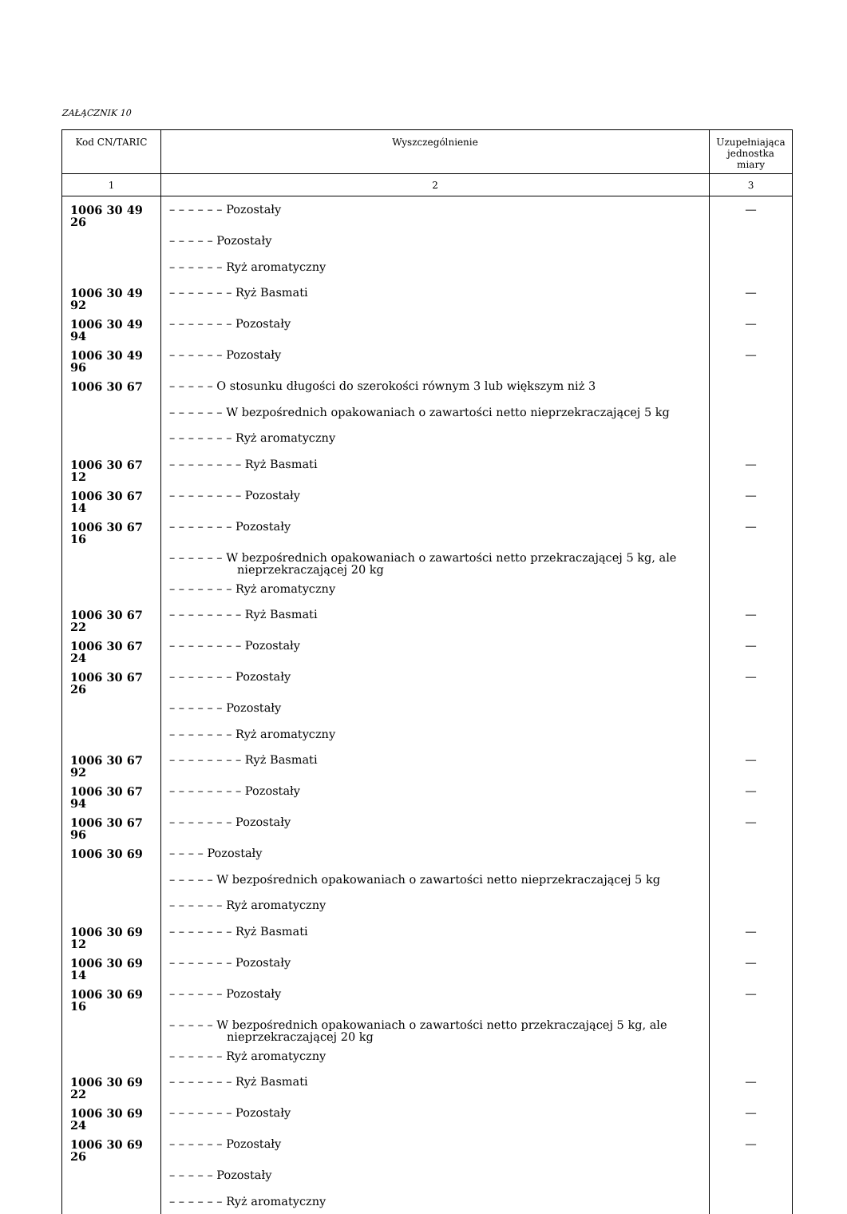ZAŁĄCZNIK 10
| Kod CN/TARIC | Wyszczególnienie | Uzupełniająca jednostka miary |
| --- | --- | --- |
| 1 | 2 | 3 |
| 1006 30 49 26 | – – – – – – Pozostały | — |
| | – – – – – Pozostały | |
| | – – – – – – Ryż aromatyczny | |
| 1006 30 49 92 | – – – – – – – Ryż Basmati | — |
| 1006 30 49 94 | – – – – – – – Pozostały | — |
| 1006 30 49 96 | – – – – – – Pozostały | — |
| 1006 30 67 | – – – – – O stosunku długości do szerokości równym 3 lub większym niż 3 | |
| | – – – – – – W bezpośrednich opakowaniach o zawartości netto nieprzekraczającej 5 kg | |
| | – – – – – – – Ryż aromatyczny | |
| 1006 30 67 12 | – – – – – – – – Ryż Basmati | — |
| 1006 30 67 14 | – – – – – – – – Pozostały | — |
| 1006 30 67 16 | – – – – – – – Pozostały | — |
| | – – – – – – W bezpośrednich opakowaniach o zawartości netto przekraczającej 5 kg, ale nieprzekraczającej 20 kg | |
| | – – – – – – – Ryż aromatyczny | |
| 1006 30 67 22 | – – – – – – – – Ryż Basmati | — |
| 1006 30 67 24 | – – – – – – – – Pozostały | — |
| 1006 30 67 26 | – – – – – – – Pozostały | — |
| | – – – – – – Pozostały | |
| | – – – – – – – Ryż aromatyczny | |
| 1006 30 67 92 | – – – – – – – – Ryż Basmati | — |
| 1006 30 67 94 | – – – – – – – – Pozostały | — |
| 1006 30 67 96 | – – – – – – – Pozostały | — |
| 1006 30 69 | – – – – Pozostały | |
| | – – – – – W bezpośrednich opakowaniach o zawartości netto nieprzekraczającej 5 kg | |
| | – – – – – – Ryż aromatyczny | |
| 1006 30 69 12 | – – – – – – – Ryż Basmati | — |
| 1006 30 69 14 | – – – – – – – Pozostały | — |
| 1006 30 69 16 | – – – – – – Pozostały | — |
| | – – – – – W bezpośrednich opakowaniach o zawartości netto przekraczającej 5 kg, ale nieprzekraczającej 20 kg | |
| | – – – – – – Ryż aromatyczny | |
| 1006 30 69 22 | – – – – – – – Ryż Basmati | — |
| 1006 30 69 24 | – – – – – – – Pozostały | — |
| 1006 30 69 26 | – – – – – – Pozostały | — |
| | – – – – – Pozostały | |
| | – – – – – – Ryż aromatyczny | |